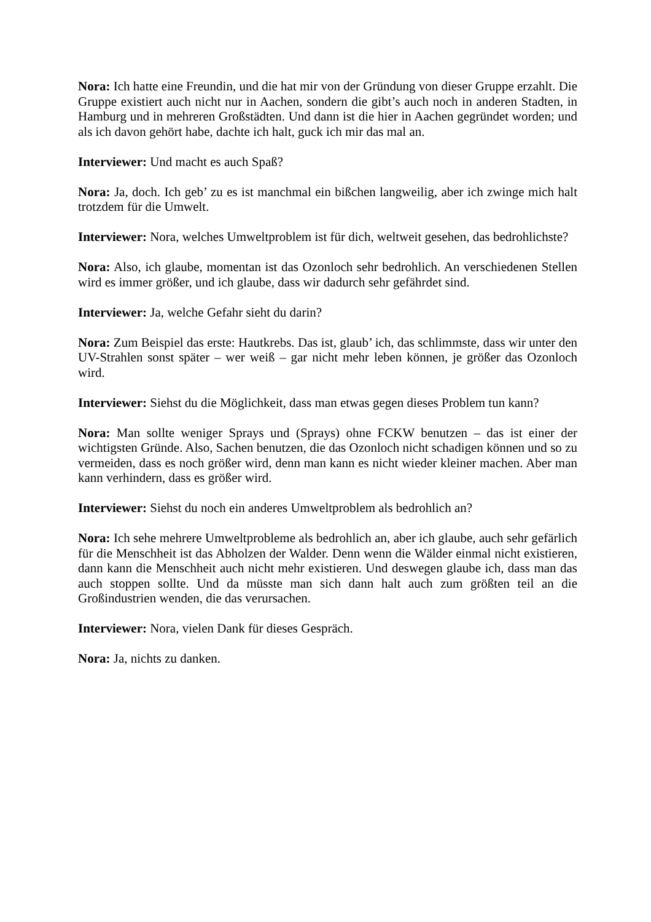Nora: Ich hatte eine Freundin, und die hat mir von der Gründung von dieser Gruppe erzahlt. Die Gruppe existiert auch nicht nur in Aachen, sondern die gibt’s auch noch in anderen Stadten, in Hamburg und in mehreren Großstädten. Und dann ist die hier in Aachen gegründet worden; und als ich davon gehört habe, dachte ich halt, guck ich mir das mal an.
Interviewer: Und macht es auch Spaß?
Nora: Ja, doch. Ich geb’ zu es ist manchmal ein bißchen langweilig, aber ich zwinge mich halt trotzdem für die Umwelt.
Interviewer: Nora, welches Umweltproblem ist für dich, weltweit gesehen, das bedrohlichste?
Nora: Also, ich glaube, momentan ist das Ozonloch sehr bedrohlich. An verschiedenen Stellen wird es immer größer, und ich glaube, dass wir dadurch sehr gefährdet sind.
Interviewer: Ja, welche Gefahr sieht du darin?
Nora: Zum Beispiel das erste: Hautkrebs. Das ist, glaub’ ich, das schlimmste, dass wir unter den UV-Strahlen sonst später – wer weiß – gar nicht mehr leben können, je größer das Ozonloch wird.
Interviewer: Siehst du die Möglichkeit, dass man etwas gegen dieses Problem tun kann?
Nora: Man sollte weniger Sprays und (Sprays) ohne FCKW benutzen – das ist einer der wichtigsten Gründe. Also, Sachen benutzen, die das Ozonloch nicht schadigen können und so zu vermeiden, dass es noch größer wird, denn man kann es nicht wieder kleiner machen. Aber man kann verhindern, dass es größer wird.
Interviewer: Siehst du noch ein anderes Umweltproblem als bedrohlich an?
Nora: Ich sehe mehrere Umweltprobleme als bedrohlich an, aber ich glaube, auch sehr gefärlich für die Menschheit ist das Abholzen der Walder. Denn wenn die Wälder einmal nicht existieren, dann kann die Menschheit auch nicht mehr existieren. Und deswegen glaube ich, dass man das auch stoppen sollte. Und da müsste man sich dann halt auch zum größten teil an die Großindustrien wenden, die das verursachen.
Interviewer: Nora, vielen Dank für dieses Gespräch.
Nora: Ja, nichts zu danken.